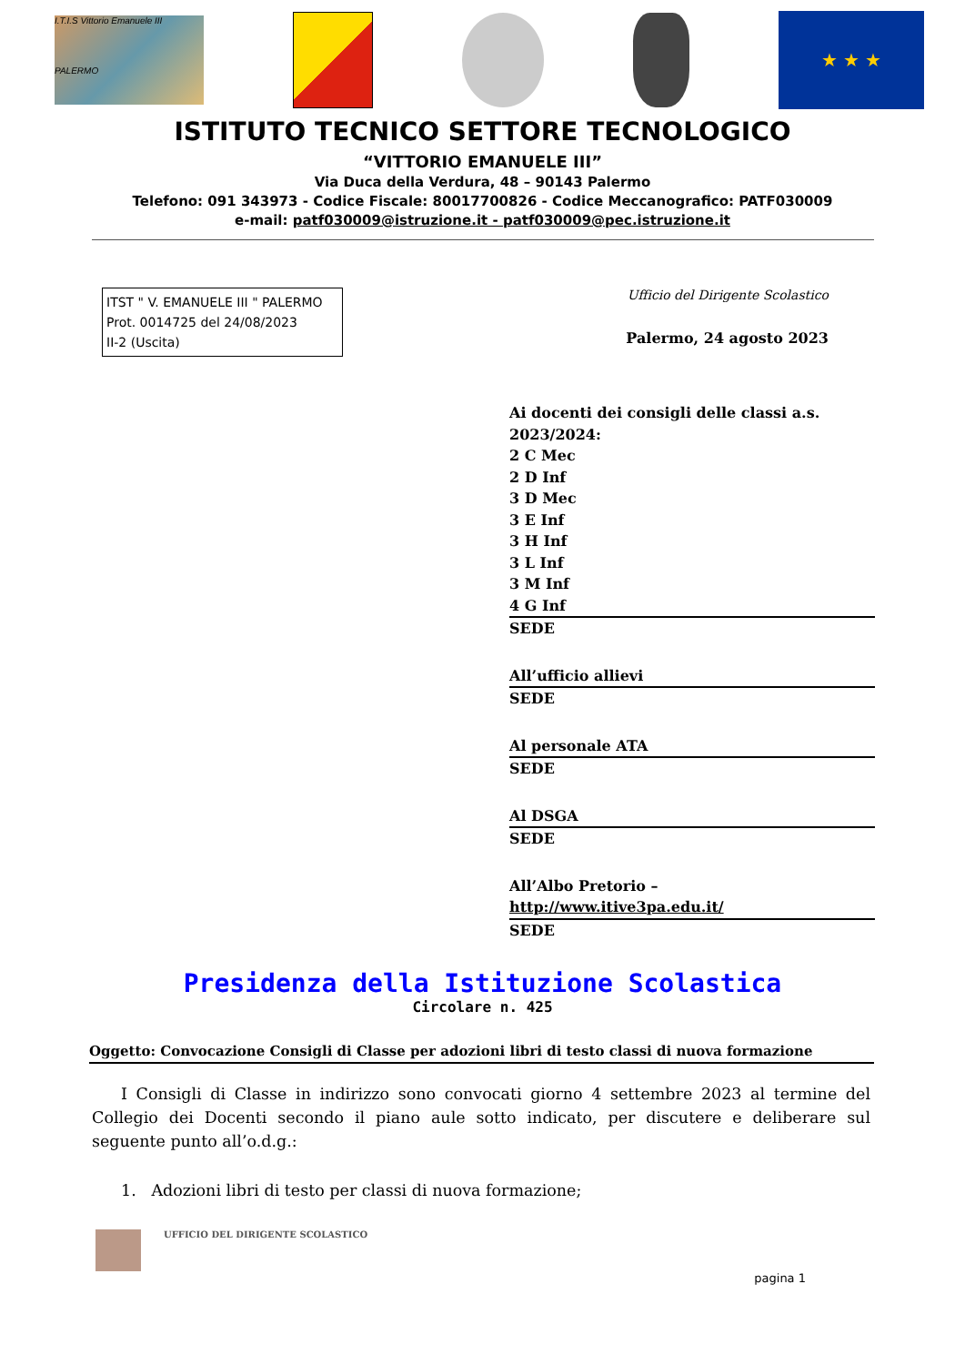I.T.I.S Vittorio Emanuele III
PALERMO
★ ★ ★
ISTITUTO TECNICO SETTORE TECNOLOGICO
“VITTORIO EMANUELE III”
Via Duca della Verdura, 48 – 90143 Palermo
Telefono: 091 343973 - Codice Fiscale: 80017700826 - Codice Meccanografico: PATF030009
e-mail: patf030009@istruzione.it - patf030009@pec.istruzione.it
ITST " V. EMANUELE III " PALERMO
Prot. 0014725 del 24/08/2023
II-2 (Uscita)
Ufficio del Dirigente Scolastico
Palermo, 24 agosto 2023
Ai docenti dei consigli delle classi a.s. 2023/2024:
2 C Mec
2 D Inf
3 D Mec
3 E Inf
3 H Inf
3 L Inf
3 M Inf
4 G Inf
SEDE
All’ufficio allievi
SEDE
Al personale ATA
SEDE
Al DSGA
SEDE
All’Albo Pretorio – http://www.itive3pa.edu.it/
SEDE
Presidenza della Istituzione Scolastica
Circolare n. 425
Oggetto: Convocazione Consigli di Classe per adozioni libri di testo classi di nuova formazione
I Consigli di Classe in indirizzo sono convocati giorno 4 settembre 2023 al termine del Collegio dei Docenti secondo il piano aule sotto indicato, per discutere e deliberare sul seguente punto all’o.d.g.:
1. Adozioni libri di testo per classi di nuova formazione;
UFFICIO DEL DIRIGENTE SCOLASTICO
pagina 1